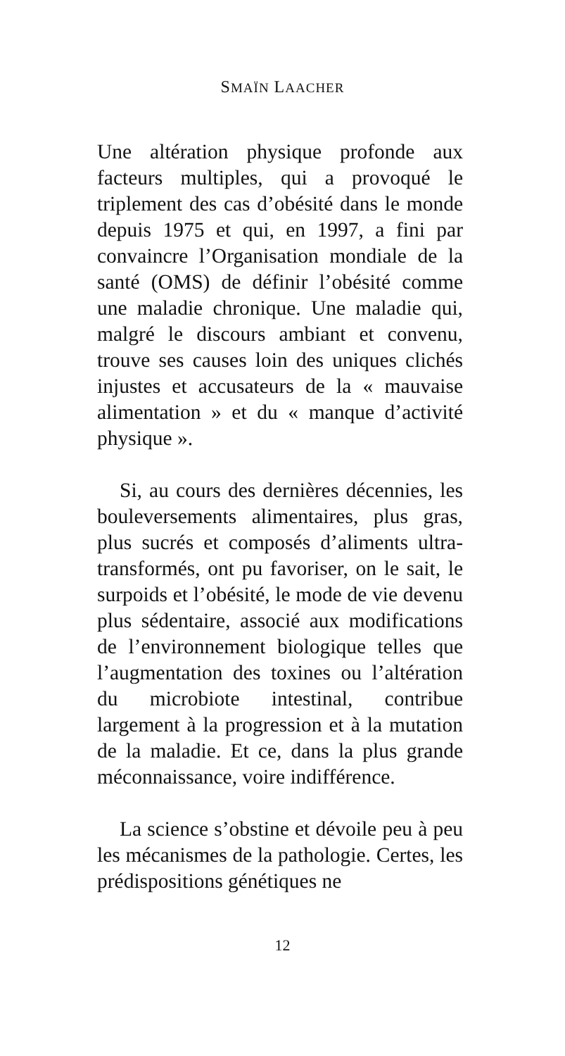SMAÏN LAACHER
Une altération physique profonde aux facteurs multiples, qui a provoqué le triplement des cas d’obésité dans le monde depuis 1975 et qui, en 1997, a fini par convaincre l’Organisation mondiale de la santé (OMS) de définir l’obésité comme une maladie chronique. Une maladie qui, malgré le discours ambiant et convenu, trouve ses causes loin des uniques clichés injustes et accusateurs de la « mauvaise alimentation » et du « manque d’activité physique ».
Si, au cours des dernières décennies, les bouleversements alimentaires, plus gras, plus sucrés et composés d’aliments ultra-transformés, ont pu favoriser, on le sait, le surpoids et l’obésité, le mode de vie devenu plus sédentaire, associé aux modifications de l’environnement biologique telles que l’augmentation des toxines ou l’altération du microbiote intestinal, contribue largement à la progression et à la mutation de la maladie. Et ce, dans la plus grande méconnaissance, voire indifférence.
La science s’obstine et dévoile peu à peu les mécanismes de la pathologie. Certes, les prédispositions génétiques ne
12